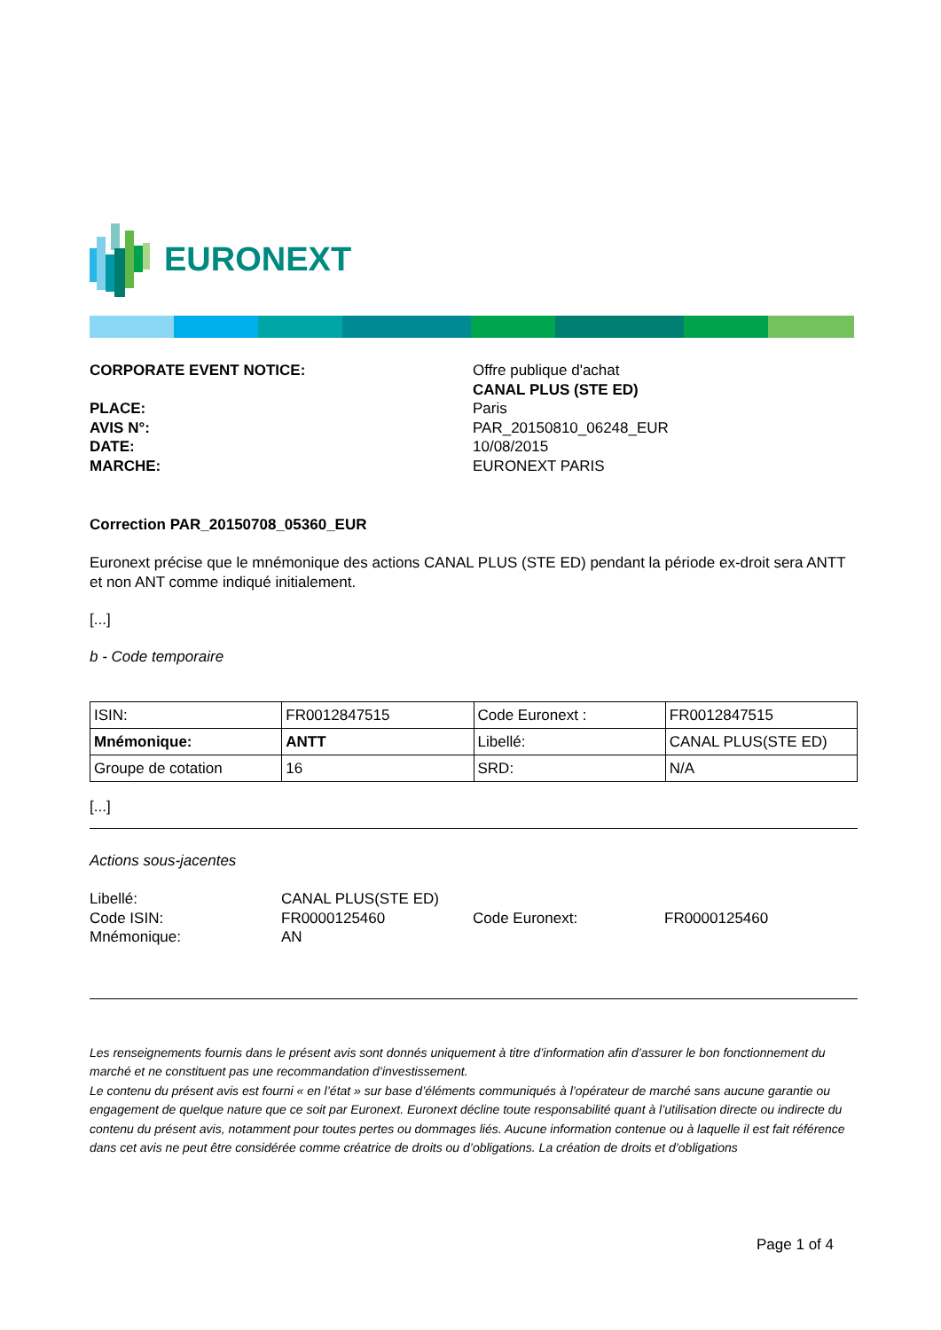EURONEXT
CORPORATE EVENT NOTICE:
PLACE:
AVIS N°:
DATE:
MARCHE:
Offre publique d'achat
CANAL PLUS (STE ED)
Paris
PAR_20150810_06248_EUR
10/08/2015
EURONEXT PARIS
Correction PAR_20150708_05360_EUR
Euronext précise que le mnémonique des actions CANAL PLUS (STE ED) pendant la période ex-droit sera ANTT et non ANT comme indiqué initialement.
[...]
b - Code temporaire
| ISIN: | FR0012847515 | Code Euronext : | FR0012847515 |
| Mnémonique: | ANTT | Libellé: | CANAL PLUS(STE ED) |
| Groupe de cotation | 16 | SRD: | N/A |
[...]
Actions sous-jacentes
Libellé:
CANAL PLUS(STE ED)
Code ISIN:
FR0000125460
Code Euronext:
FR0000125460
Mnémonique:
AN
Les renseignements fournis dans le présent avis sont donnés uniquement à titre d’information afin d’assurer le bon fonctionnement du marché et ne constituent pas une recommandation d’investissement.
Le contenu du présent avis est fourni « en l’état » sur base d’éléments communiqués à l’opérateur de marché sans aucune garantie ou engagement de quelque nature que ce soit par Euronext. Euronext décline toute responsabilité quant à l’utilisation directe ou indirecte du contenu du présent avis, notamment pour toutes pertes ou dommages liés. Aucune information contenue ou à laquelle il est fait référence dans cet avis ne peut être considérée comme créatrice de droits ou d’obligations. La création de droits et d’obligations
Page 1 of 4